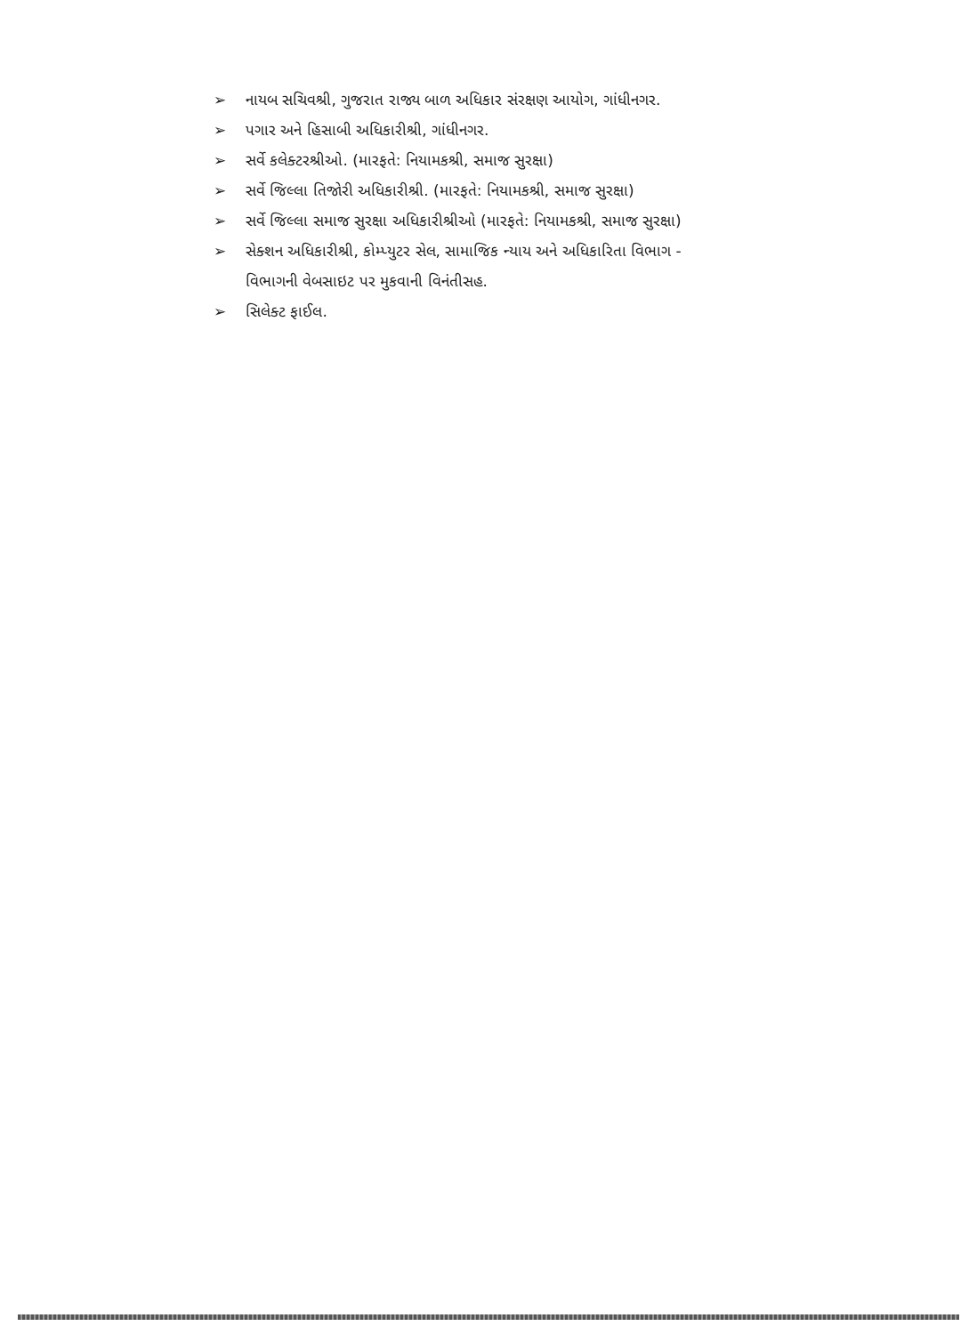➢ નાયબ સચિવશ્રી, ગુજરાત રાજ્ય બાળ અધિકાર સંરક્ષણ આયોગ, ગાંધીનગર.
➢ પગાર અને હિસાબી અધિકારીશ્રી, ગાંધીનગર.
➢ સર્વે કલેક્ટરશ્રીઓ. (મારફતે: નિયામકશ્રી, સમાજ સુરક્ષા)
➢ સર્વે જિલ્લા તિજોરી અધિકારીશ્રી. (મારફતે: નિયામકશ્રી, સમાજ સુરક્ષા)
➢ સર્વે જિલ્લા સમાજ સુરક્ષા અધિકારીશ્રીઓ (મારફતે: નિયામકશ્રી, સમાજ સુરક્ષા)
➢ સેક્શન અધિકારીશ્રી, કોમ્પ્યુટર સેલ, સામાજિક ન્યાય અને અધિકારિતા વિભાગ -
વિભાગની વેબસાઇટ પર મુકવાની વિનંતીસહ.
➢ સિલેક્ટ ફાઈલ.